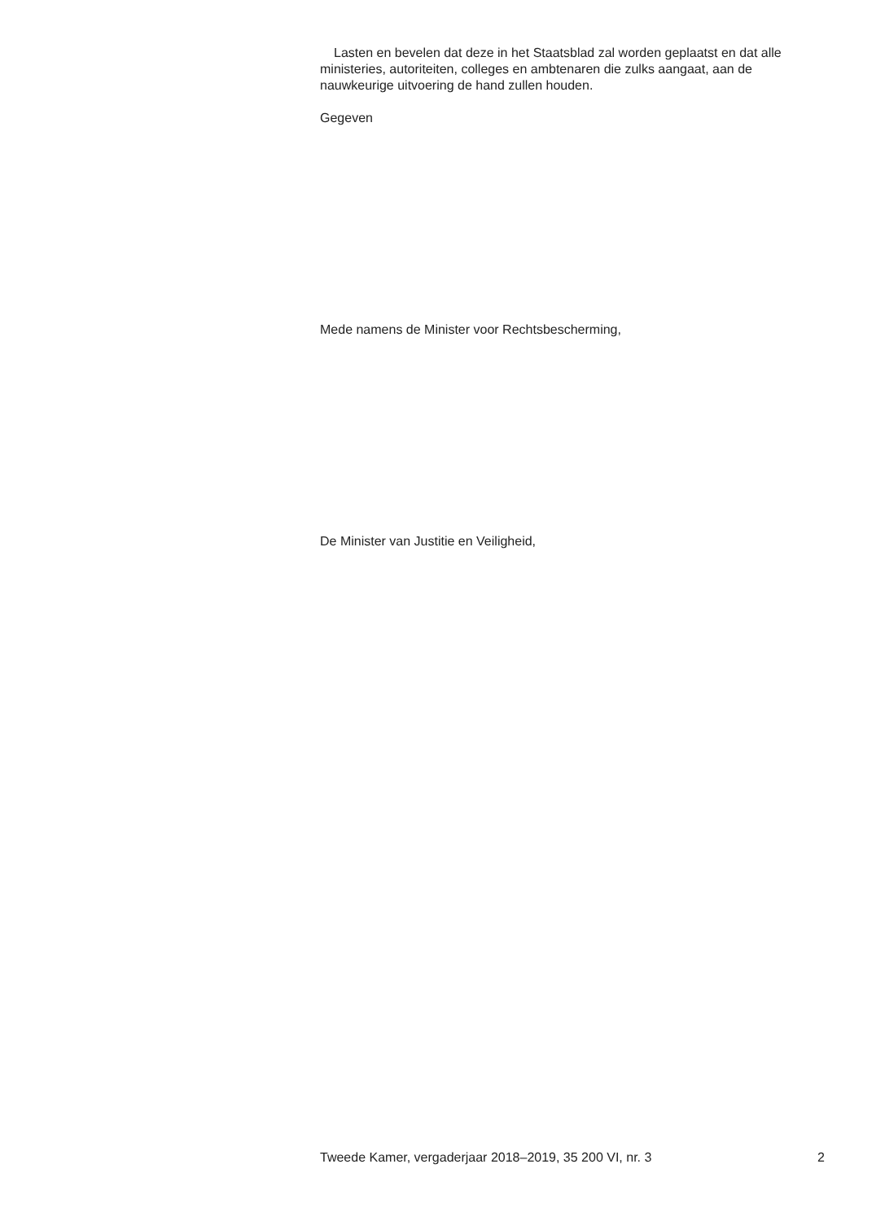Lasten en bevelen dat deze in het Staatsblad zal worden geplaatst en dat alle ministeries, autoriteiten, colleges en ambtenaren die zulks aangaat, aan de nauwkeurige uitvoering de hand zullen houden.
Gegeven
Mede namens de Minister voor Rechtsbescherming,
De Minister van Justitie en Veiligheid,
Tweede Kamer, vergaderjaar 2018–2019, 35 200 VI, nr. 3 2